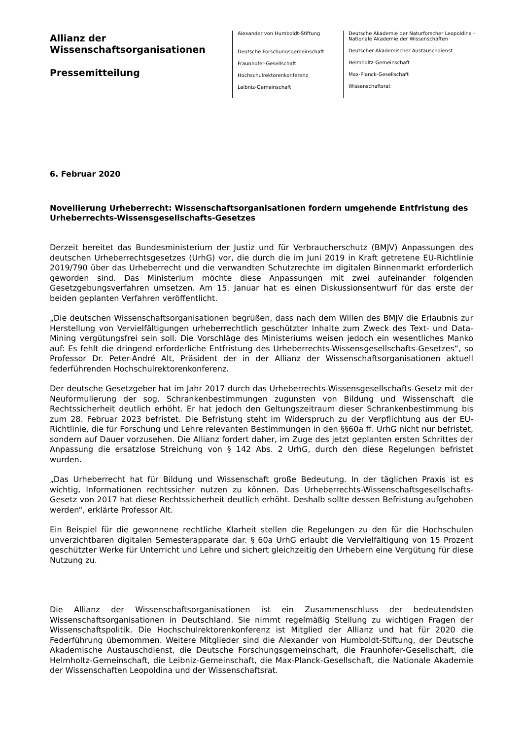Allianz der Wissenschaftsorganisationen
Pressemitteilung
Alexander von Humboldt-Stiftung
Deutsche Forschungsgemeinschaft
Fraunhofer-Gesellschaft
Hochschulrektorenkonferenz
Leibniz-Gemeinschaft
Deutsche Akademie der Naturforscher Leopoldina – Nationale Akademie der Wissenschaften
Deutscher Akademischer Austauschdienst
Helmholtz-Gemeinschaft
Max-Planck-Gesellschaft
Wissenschaftsrat
6. Februar 2020
Novellierung Urheberrecht: Wissenschaftsorganisationen fordern umgehende Entfristung des Urheberrechts-Wissensgesellschafts-Gesetzes
Derzeit bereitet das Bundesministerium der Justiz und für Verbraucherschutz (BMJV) Anpassungen des deutschen Urheberrechtsgesetzes (UrhG) vor, die durch die im Juni 2019 in Kraft getretene EU-Richtlinie 2019/790 über das Urheberrecht und die verwandten Schutzrechte im digitalen Binnenmarkt erforderlich geworden sind. Das Ministerium möchte diese Anpassungen mit zwei aufeinander folgenden Gesetzgebungsverfahren umsetzen. Am 15. Januar hat es einen Diskussionsentwurf für das erste der beiden geplanten Verfahren veröffentlicht.
„Die deutschen Wissenschaftsorganisationen begrüßen, dass nach dem Willen des BMJV die Erlaubnis zur Herstellung von Vervielfältigungen urheberrechtlich geschützter Inhalte zum Zweck des Text- und Data-Mining vergütungsfrei sein soll. Die Vorschläge des Ministeriums weisen jedoch ein wesentliches Manko auf: Es fehlt die dringend erforderliche Entfristung des Urheberrechts-Wissensgesellschafts-Gesetzes“, so Professor Dr. Peter-André Alt, Präsident der in der Allianz der Wissenschaftsorganisationen aktuell federführenden Hochschulrektorenkonferenz.
Der deutsche Gesetzgeber hat im Jahr 2017 durch das Urheberrechts-Wissensgesellschafts-Gesetz mit der Neuformulierung der sog. Schrankenbestimmungen zugunsten von Bildung und Wissenschaft die Rechtssicherheit deutlich erhöht. Er hat jedoch den Geltungszeitraum dieser Schrankenbestimmung bis zum 28. Februar 2023 befristet. Die Befristung steht im Widerspruch zu der Verpflichtung aus der EU-Richtlinie, die für Forschung und Lehre relevanten Bestimmungen in den §§60a ff. UrhG nicht nur befristet, sondern auf Dauer vorzusehen. Die Allianz fordert daher, im Zuge des jetzt geplanten ersten Schrittes der Anpassung die ersatzlose Streichung von § 142 Abs. 2 UrhG, durch den diese Regelungen befristet wurden.
„Das Urheberrecht hat für Bildung und Wissenschaft große Bedeutung. In der täglichen Praxis ist es wichtig, Informationen rechtssicher nutzen zu können. Das Urheberrechts-Wissenschaftsgesellschafts-Gesetz von 2017 hat diese Rechtssicherheit deutlich erhöht. Deshalb sollte dessen Befristung aufgehoben werden“, erklärte Professor Alt.
Ein Beispiel für die gewonnene rechtliche Klarheit stellen die Regelungen zu den für die Hochschulen unverzichtbaren digitalen Semesterapparate dar. § 60a UrhG erlaubt die Vervielfältigung von 15 Prozent geschützter Werke für Unterricht und Lehre und sichert gleichzeitig den Urhebern eine Vergütung für diese Nutzung zu.
Die Allianz der Wissenschaftsorganisationen ist ein Zusammenschluss der bedeutendsten Wissenschaftsorganisationen in Deutschland. Sie nimmt regelmäßig Stellung zu wichtigen Fragen der Wissenschaftspolitik. Die Hochschulrektorenkonferenz ist Mitglied der Allianz und hat für 2020 die Federführung übernommen. Weitere Mitglieder sind die Alexander von Humboldt-Stiftung, der Deutsche Akademische Austauschdienst, die Deutsche Forschungsgemeinschaft, die Fraunhofer-Gesellschaft, die Helmholtz-Gemeinschaft, die Leibniz-Gemeinschaft, die Max-Planck-Gesellschaft, die Nationale Akademie der Wissenschaften Leopoldina und der Wissenschaftsrat.